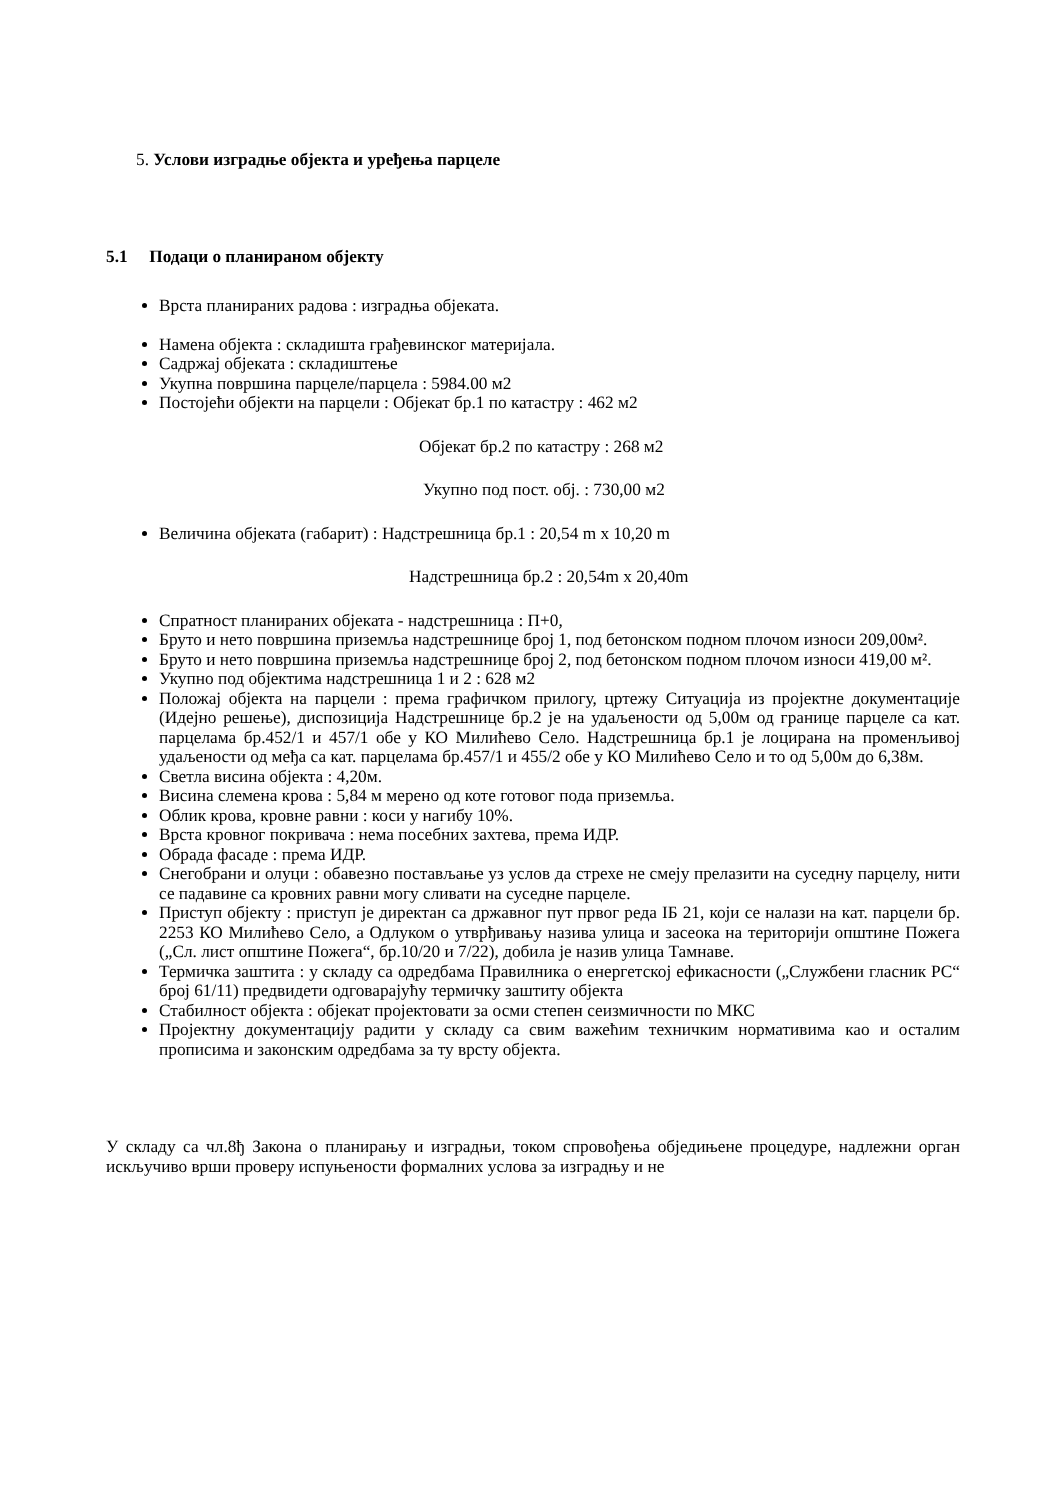5. Услови изградње објекта и уређења парцеле
5.1 Подаци о планираном објекту
Врста планираних радова : изградња објеката.
Намена објекта : складишта грађевинског материјала.
Садржај објеката : складиштење
Укупна површина парцеле/парцела : 5984.00 м2
Постојећи објекти на парцели : Објекат бр.1 по катастру : 462 м2
Објекат бр.2 по катастру : 268 м2
Укупно под пост. обј. : 730,00 м2
Величина објеката (габарит) : Надстрешница бр.1 : 20,54 m x 10,20 m
Надстрешница бр.2 : 20,54m x 20,40m
Спратност планираних објеката - надстрешница : П+0,
Бруто и нето површина приземља надстрешнице број 1, под бетонском подном плочом износи 209,00м².
Бруто и нето површина приземља надстрешнице број 2, под бетонском подном плочом износи 419,00 м².
Укупно под објектима надстрешница 1 и 2 : 628 м2
Положај објекта на парцели : према графичком прилогу, цртежу Ситуација из пројектне документације (Идејно решење), диспозиција Надстрешнице бр.2 је на удаљености од 5,00м од границе парцеле са кат. парцелама бр.452/1 и 457/1 обе у КО Милићево Село. Надстрешница бр.1 је лоцирана на променљивој удаљености од међа са кат. парцелама бр.457/1 и 455/2 обе у КО Милићево Село и то од 5,00м до 6,38м.
Светла висина објекта : 4,20м.
Висина слемена крова : 5,84 м мерено од коте готовог пода приземља.
Облик крова, кровне равни : коси у нагибу 10%.
Врста кровног покривача : нема посебних захтева, према ИДР.
Обрада фасаде : према ИДР.
Снегобрани и олуци : обавезно постављање уз услов да стрехе не смеју прелазити на суседну парцелу, нити се падавине са кровних равни могу сливати на суседне парцеле.
Приступ објекту : приступ је директан са државног пут првог реда IБ 21, који се налази на кат. парцели бр. 2253 КО Милићево Село, а Одлуком о утврђивању назива улица и засеока на територији општине Пожега („Сл. лист општине Пожега“, бр.10/20 и 7/22), добила је назив улица Тамнаве.
Термичка заштита : у складу са одредбама Правилника о енергетској ефикасности („Службени гласник РС“ број 61/11) предвидети одговарајућу термичку заштиту објекта
Стабилност објекта : објекат пројектовати за осми степен сеизмичности по МКС
Пројектну документацију радити у складу са свим важећим техничким нормативима као и осталим прописима и законским одредбама за ту врсту објекта.
У складу са чл.8ђ Закона о планирању и изградњи, током спровођења обједињене процедуре, надлежни орган искључиво врши проверу испуњености формалних услова за изградњу и не